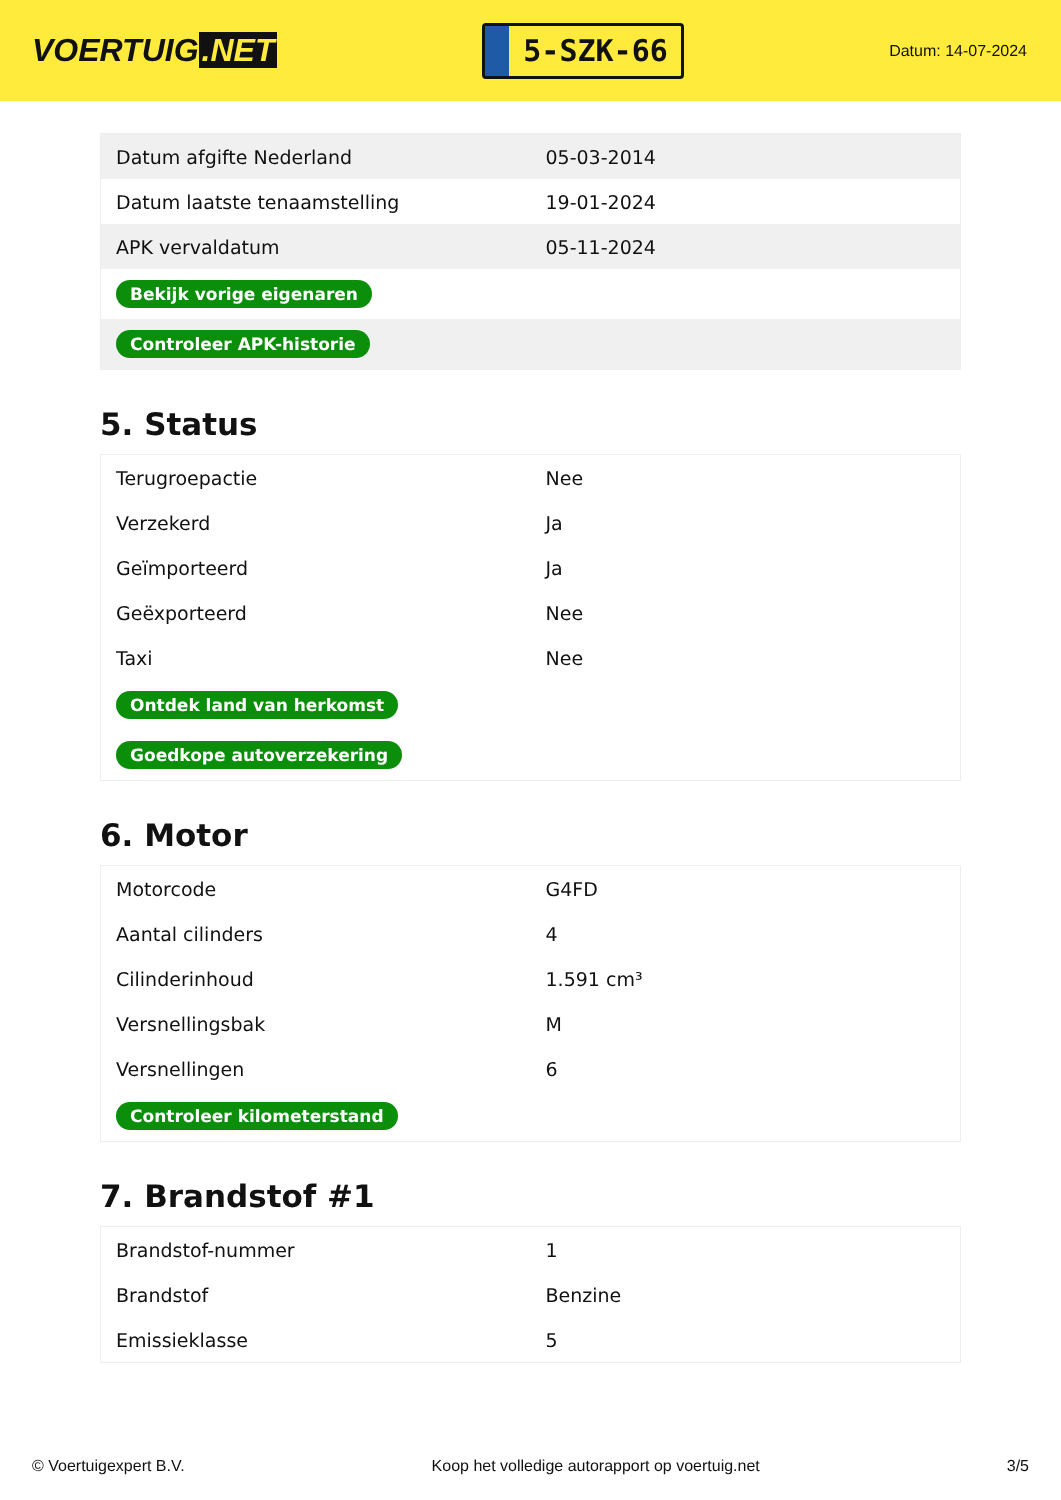VOERTUIG.NET
5-SZK-66
Datum: 14-07-2024
| Datum afgifte Nederland | 05-03-2014 |
| Datum laatste tenaamstelling | 19-01-2024 |
| APK vervaldatum | 05-11-2024 |
| Bekijk vorige eigenaren | |
| Controleer APK-historie | |
5. Status
| Terugroepactie | Nee |
| Verzekerd | Ja |
| Geïmporteerd | Ja |
| Geëxporteerd | Nee |
| Taxi | Nee |
| Ontdek land van herkomst | |
| Goedkope autoverzekering | |
6. Motor
| Motorcode | G4FD |
| Aantal cilinders | 4 |
| Cilinderinhoud | 1.591 cm³ |
| Versnellingsbak | M |
| Versnellingen | 6 |
| Controleer kilometerstand | |
7. Brandstof #1
| Brandstof-nummer | 1 |
| Brandstof | Benzine |
| Emissieklasse | 5 |
© Voertuigexpert B.V. Koop het volledige autorapport op voertuig.net 3/5